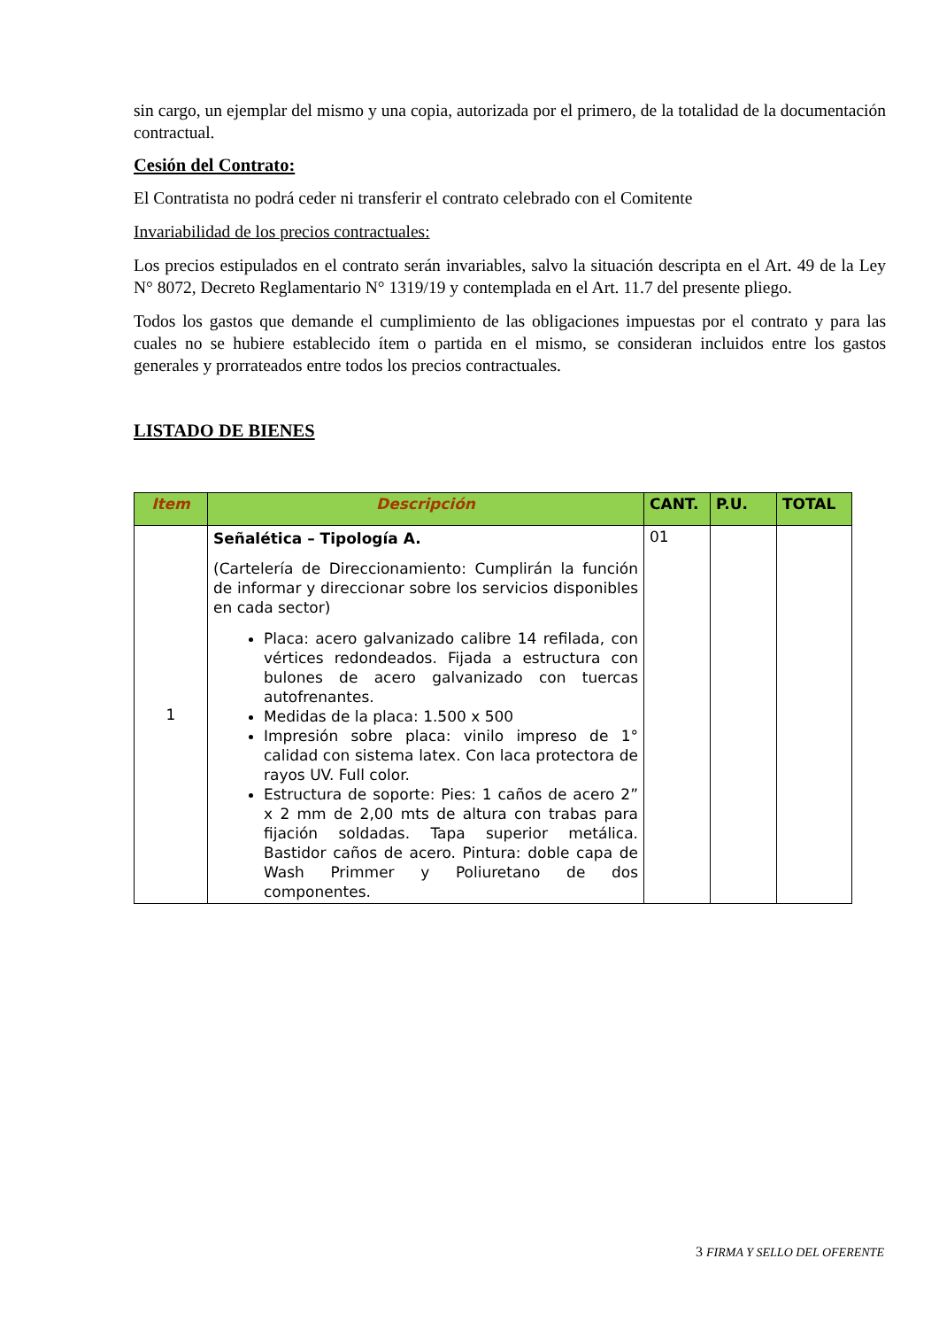sin cargo, un ejemplar del mismo y una copia, autorizada por el primero, de la totalidad de la documentación contractual.
Cesión del Contrato:
El Contratista no podrá ceder ni transferir el contrato celebrado con el Comitente
Invariabilidad de los precios contractuales:
Los precios estipulados en el contrato serán invariables, salvo la situación descripta en el Art. 49 de la Ley N° 8072, Decreto Reglamentario N° 1319/19 y contemplada en el Art. 11.7 del presente pliego.
Todos los gastos que demande el cumplimiento de las obligaciones impuestas por el contrato y para las cuales no se hubiere establecido ítem o partida en el mismo, se consideran incluidos entre los gastos generales y prorrateados entre todos los precios contractuales.
LISTADO DE BIENES
| Item | Descripción | CANT. | P.U. | TOTAL |
| --- | --- | --- | --- | --- |
| 1 | Señalética – Tipología A. (Cartelería de Direccionamiento: Cumplirán la función de informar y direccionar sobre los servicios disponibles en cada sector) Placa: acero galvanizado calibre 14 refilada, con vértices redondeados. Fijada a estructura con bulones de acero galvanizado con tuercas autofrenantes. Medidas de la placa: 1.500 x 500 Impresión sobre placa: vinilo impreso de 1° calidad con sistema latex. Con laca protectora de rayos UV. Full color. Estructura de soporte: Pies: 1 caños de acero 2” x 2 mm de 2,00 mts de altura con trabas para fijación soldadas. Tapa superior metálica. Bastidor caños de acero. Pintura: doble capa de Wash Primmer y Poliuretano de dos componentes. | 01 | | |
3 FIRMA Y SELLO DEL OFERENTE